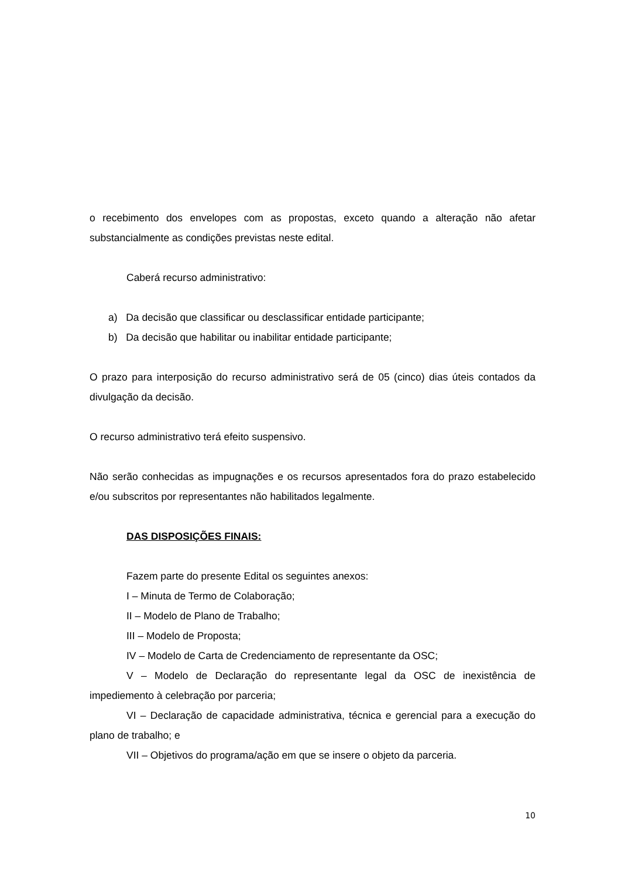o recebimento dos envelopes com as propostas, exceto quando a alteração não afetar substancialmente as condições previstas neste edital.
Caberá recurso administrativo:
a) Da decisão que classificar ou desclassificar entidade participante;
b) Da decisão que habilitar ou inabilitar entidade participante;
O prazo para interposição do recurso administrativo será de 05 (cinco) dias úteis contados da divulgação da decisão.
O recurso administrativo terá efeito suspensivo.
Não serão conhecidas as impugnações e os recursos apresentados fora do prazo estabelecido e/ou subscritos por representantes não habilitados legalmente.
DAS DISPOSIÇÕES FINAIS:
Fazem parte do presente Edital os seguintes anexos:
I – Minuta de Termo de Colaboração;
II – Modelo de Plano de Trabalho;
III – Modelo de Proposta;
IV – Modelo de Carta de Credenciamento de representante da OSC;
V – Modelo de Declaração do representante legal da OSC de inexistência de impediemento à celebração por parceria;
VI – Declaração de capacidade administrativa, técnica e gerencial para a execução do plano de trabalho; e
VII – Objetivos do programa/ação em que se insere o objeto da parceria.
10